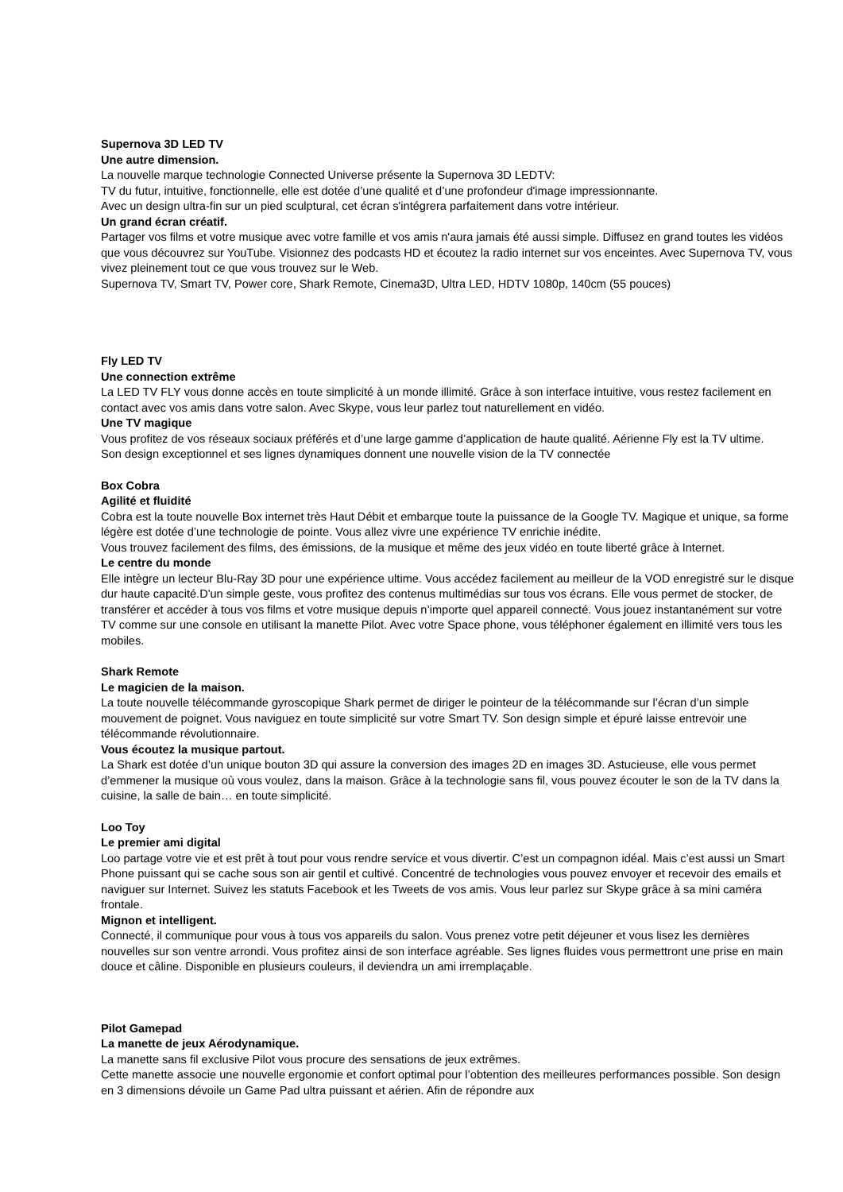Supernova 3D LED TV
Une autre dimension.
La nouvelle marque technologie Connected Universe présente la Supernova 3D LEDTV:
TV du futur, intuitive, fonctionnelle, elle est dotée d’une qualité et d’une profondeur d'image impressionnante.
Avec un design ultra-fin sur un pied sculptural, cet écran s'intégrera parfaitement dans votre intérieur.
Un grand écran créatif.
Partager vos films et votre musique avec votre famille et vos amis n'aura jamais été aussi simple. Diffusez en grand toutes les vidéos que vous découvrez sur YouTube. Visionnez des podcasts HD et écoutez la radio internet sur vos enceintes. Avec Supernova TV, vous vivez pleinement tout ce que vous trouvez sur le Web.
Supernova TV, Smart TV, Power core, Shark Remote, Cinema3D, Ultra LED, HDTV 1080p, 140cm (55 pouces)
Fly LED TV
Une connection extrême
La LED TV FLY vous donne accès en toute simplicité à un monde illimité. Grâce à son interface intuitive, vous restez facilement en contact avec vos amis dans votre salon. Avec Skype, vous leur parlez tout naturellement en vidéo.
Une TV magique
Vous profitez de vos réseaux sociaux préférés et d’une large gamme d’application de haute qualité. Aérienne Fly est la TV ultime.
Son design exceptionnel et ses lignes dynamiques donnent une nouvelle vision de la TV connectée
Box Cobra
Agilité et fluidité
Cobra est la toute nouvelle Box internet très Haut Débit et embarque toute la puissance de la Google TV. Magique et unique, sa forme légère est dotée d’une technologie de pointe. Vous allez vivre une expérience TV enrichie inédite.
Vous trouvez facilement des films, des émissions, de la musique et même des jeux vidéo en toute liberté grâce à Internet.
Le centre du monde
Elle intègre un lecteur Blu-Ray 3D pour une expérience ultime. Vous accédez facilement au meilleur de la VOD enregistré sur le disque dur haute capacité.D'un simple geste, vous profitez des contenus multimédias sur tous vos écrans. Elle vous permet de stocker, de transférer et accéder à tous vos films et votre musique depuis n’importe quel appareil connecté. Vous jouez instantanément sur votre TV comme sur une console en utilisant la manette Pilot. Avec votre Space phone, vous téléphoner également en illimité vers tous les mobiles.
Shark Remote
Le magicien de la maison.
La toute nouvelle télécommande gyroscopique Shark permet de diriger le pointeur de la télécommande sur l’écran d’un simple mouvement de poignet. Vous naviguez en toute simplicité sur votre Smart TV. Son design simple et épuré laisse entrevoir une télécommande révolutionnaire.
Vous écoutez la musique partout.
La Shark est dotée d’un unique bouton 3D qui assure la conversion des images 2D en images 3D. Astucieuse, elle vous permet d’emmener la musique où vous voulez, dans la maison. Grâce à la technologie sans fil, vous pouvez écouter le son de la TV dans la cuisine, la salle de bain… en toute simplicité.
Loo Toy
Le premier ami digital
Loo partage votre vie et est prêt à tout pour vous rendre service et vous divertir. C’est un compagnon idéal. Mais c’est aussi un Smart Phone puissant qui se cache sous son air gentil et cultivé. Concentré de technologies vous pouvez envoyer et recevoir des emails et naviguer sur Internet. Suivez les statuts Facebook et les Tweets de vos amis. Vous leur parlez sur Skype grâce à sa mini caméra frontale.
Mignon et intelligent.
Connecté, il communique pour vous à tous vos appareils du salon. Vous prenez votre petit déjeuner et vous lisez les dernières nouvelles sur son ventre arrondi. Vous profitez ainsi de son interface agréable. Ses lignes fluides vous permettront une prise en main douce et câline. Disponible en plusieurs couleurs, il deviendra un ami irremplaçable.
Pilot Gamepad
La manette de jeux Aérodynamique.
La manette sans fil exclusive Pilot vous procure des sensations de jeux extrêmes.
Cette manette associe une nouvelle ergonomie et confort optimal pour l’obtention des meilleures performances possible. Son design en 3 dimensions dévoile un Game Pad ultra puissant et aérien. Afin de répondre aux